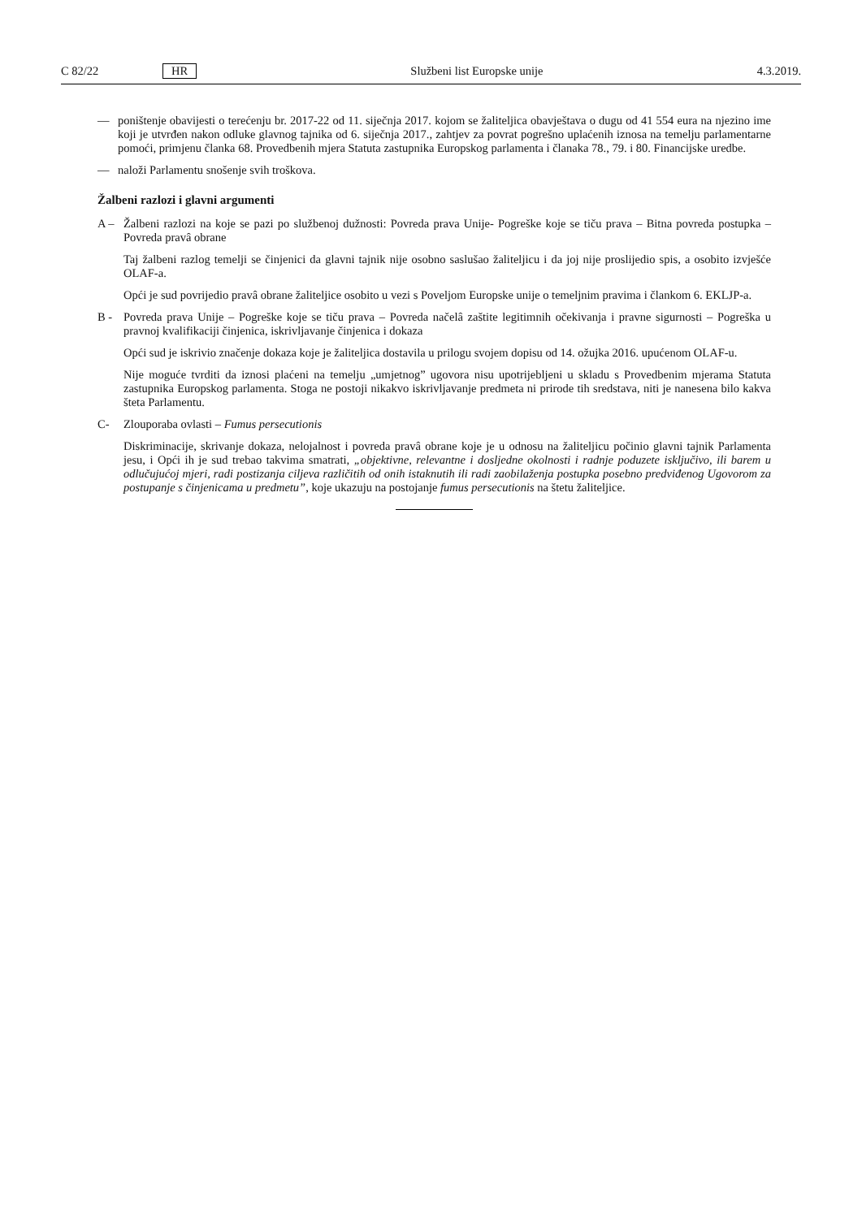C 82/22 HR Službeni list Europske unije 4.3.2019.
— poništenje obavijesti o terećenju br. 2017-22 od 11. siječnja 2017. kojom se žaliteljica obavještava o dugu od 41 554 eura na njezino ime koji je utvrđen nakon odluke glavnog tajnika od 6. siječnja 2017., zahtjev za povrat pogrešno uplaćenih iznosa na temelju parlamentarne pomoći, primjenu članka 68. Provedbenih mjera Statuta zastupnika Europskog parlamenta i članaka 78., 79. i 80. Financijske uredbe.
— naloži Parlamentu snošenje svih troškova.
Žalbeni razlozi i glavni argumenti
A – Žalbeni razlozi na koje se pazi po službenoj dužnosti: Povreda prava Unije- Pogreške koje se tiču prava – Bitna povreda postupka – Povreda pravâ obrane
Taj žalbeni razlog temelji se činjenici da glavni tajnik nije osobno saslušao žaliteljicu i da joj nije proslijedio spis, a osobito izvješće OLAF-a.
Opći je sud povrijedio pravâ obrane žaliteljice osobito u vezi s Poveljom Europske unije o temeljnim pravima i člankom 6. EKLJP-a.
B - Povreda prava Unije – Pogreške koje se tiču prava – Povreda načelâ zaštite legitimnih očekivanja i pravne sigurnosti – Pogreška u pravnoj kvalifikaciji činjenica, iskrivljavanje činjenica i dokaza
Opći sud je iskrivio značenje dokaza koje je žaliteljica dostavila u prilogu svojem dopisu od 14. ožujka 2016. upućenom OLAF-u.
Nije moguće tvrditi da iznosi plaćeni na temelju „umjetnog” ugovora nisu upotrijebljeni u skladu s Provedbenim mjerama Statuta zastupnika Europskog parlamenta. Stoga ne postoji nikakvo iskrivljavanje predmeta ni prirode tih sredstava, niti je nanesena bilo kakva šteta Parlamentu.
C- Zlouporaba ovlasti – Fumus persecutionis
Diskriminacije, skrivanje dokaza, nelojalnost i povreda pravâ obrane koje je u odnosu na žaliteljicu počinio glavni tajnik Parlamenta jesu, i Opći ih je sud trebao takvima smatrati, „objektivne, relevantne i dosljedne okolnosti i radnje poduzete isključivo, ili barem u odlučujućoj mjeri, radi postizanja ciljeva različitih od onih istaknutih ili radi zaobilaženja postupka posebno predviđenog Ugovorom za postupanje s činjenicama u predmetu”, koje ukazuju na postojanje fumus persecutionis na štetu žaliteljice.